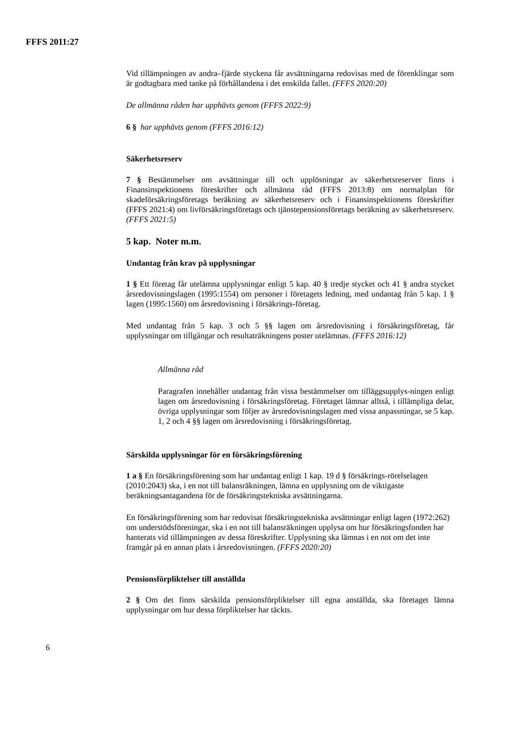FFFS 2011:27
Vid tillämpningen av andra–fjärde styckena får avsättningarna redovisas med de förenklingar som är godtagbara med tanke på förhållandena i det enskilda fallet. (FFFS 2020:20)
De allmänna råden har upphävts genom (FFFS 2022:9)
6 § har upphävts genom (FFFS 2016:12)
Säkerhetsreserv
7 § Bestämmelser om avsättningar till och upplösningar av säkerhetsreserver finns i Finansinspektionens föreskrifter och allmänna råd (FFFS 2013:8) om normalplan för skadeförsäkringsföretags beräkning av säkerhetsreserv och i Finansinspektionens föreskrifter (FFFS 2021:4) om livförsäkringsföretags och tjänstepensionsföretags beräkning av säkerhetsreserv. (FFFS 2021:5)
5 kap. Noter m.m.
Undantag från krav på upplysningar
1 § Ett företag får utelämna upplysningar enligt 5 kap. 40 § tredje stycket och 41 § andra stycket årsredovisningslagen (1995:1554) om personer i företagets ledning, med undantag från 5 kap. 1 § lagen (1995:1560) om årsredovisning i försäkrings-företag.
Med undantag från 5 kap. 3 och 5 §§ lagen om årsredovisning i försäkringsföretag, får upplysningar om tillgångar och resultaträkningens poster utelämnas. (FFFS 2016:12)
Allmänna råd
Paragrafen innehåller undantag från vissa bestämmelser om tilläggsupplys-ningen enligt lagen om årsredovisning i försäkringsföretag. Företaget lämnar alltså, i tillämpliga delar, övriga upplysningar som följer av årsredovisningslagen med vissa anpassningar, se 5 kap. 1, 2 och 4 §§ lagen om årsredovisning i försäkringsföretag.
Särskilda upplysningar för en försäkringsförening
1 a § En försäkringsförening som har undantag enligt 1 kap. 19 d § försäkrings-rörelselagen (2010:2043) ska, i en not till balansräkningen, lämna en upplysning om de viktigaste beräkningsantagandena för de försäkringstekniska avsättningarna.
En försäkringsförening som har redovisat försäkringstekniska avsättningar enligt lagen (1972:262) om understödsföreningar, ska i en not till balansräkningen upplysa om hur försäkringsfonden har hanterats vid tillämpningen av dessa föreskrifter. Upplysning ska lämnas i en not om det inte framgår på en annan plats i årsredovisningen. (FFFS 2020:20)
Pensionsförpliktelser till anställda
2 § Om det finns särskilda pensionsförpliktelser till egna anställda, ska företaget lämna upplysningar om hur dessa förpliktelser har täckts.
6